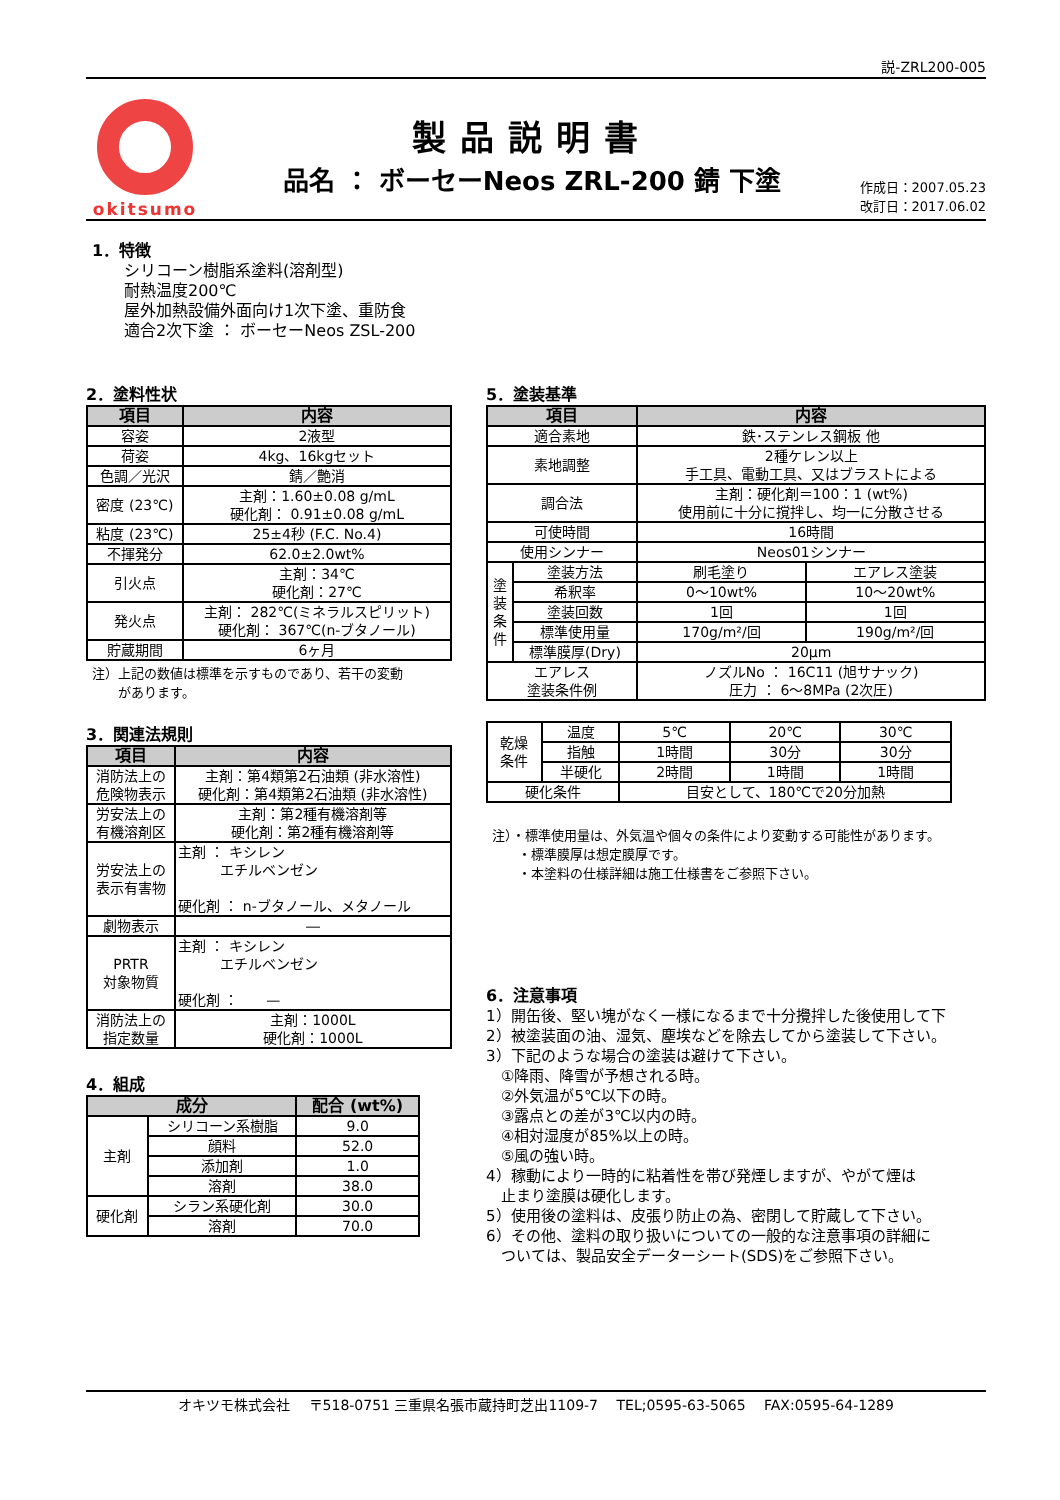説-ZRL200-005
okitsumo
製品説明書
品名 ： ボーセーNeos ZRL-200 錆 下塗
作成日：2007.05.23
改訂日：2017.06.02
1．特徴
シリコーン樹脂系塗料(溶剤型)
耐熱温度200℃
屋外加熱設備外面向け1次下塗、重防食
適合2次下塗 ： ボーセーNeos ZSL-200
2．塗料性状
| 項目 | 内容 |
| --- | --- |
| 容姿 | 2液型 |
| 荷姿 | 4kg、16kgセット |
| 色調／光沢 | 錆／艶消 |
| 密度 (23℃) | 主剤：1.60±0.08 g/mL 硬化剤： 0.91±0.08 g/mL |
| 粘度 (23℃) | 25±4秒 (F.C. No.4) |
| 不揮発分 | 62.0±2.0wt% |
| 引火点 | 主剤：34℃ 硬化剤：27℃ |
| 発火点 | 主剤： 282℃(ミネラルスピリット) 硬化剤： 367℃(n-ブタノール) |
| 貯蔵期間 | 6ヶ月 |
注）上記の数値は標準を示すものであり、若干の変動
　　があります。
3．関連法規則
| 項目 | 内容 |
| --- | --- |
| 消防法上の 危険物表示 | 主剤：第4類第2石油類 (非水溶性) 硬化剤：第4類第2石油類 (非水溶性) |
| 労安法上の 有機溶剤区 | 主剤：第2種有機溶剤等 硬化剤：第2種有機溶剤等 |
| 労安法上の 表示有害物 | 主剤 ： キシレン エチルベンゼン 硬化剤 ： n-ブタノール、メタノール |
| 劇物表示 | ― |
| PRTR 対象物質 | 主剤 ： キシレン エチルベンゼン 硬化剤 ： — |
| 消防法上の 指定数量 | 主剤：1000L 硬化剤：1000L |
4．組成
| 成分 | | 配合 (wt%) |
| --- | --- | --- |
| 主剤 | シリコーン系樹脂 | 9.0 |
| | 顔料 | 52.0 |
| | 添加剤 | 1.0 |
| | 溶剤 | 38.0 |
| 硬化剤 | シラン系硬化剤 | 30.0 |
| | 溶剤 | 70.0 |
5．塗装基準
| 項目 | | 内容 | |
| --- | --- | --- | --- |
| 適合素地 | | 鉄･ステンレス鋼板 他 | |
| 素地調整 | | 2種ケレン以上 手工具、電動工具、又はブラストによる | |
| 調合法 | | 主剤：硬化剤＝100：1 (wt%) 使用前に十分に撹拌し、均一に分散させる | |
| 可使時間 | | 16時間 | |
| 使用シンナー | | Neos01シンナー | |
| 塗 装 条 件 | 塗装方法 | 刷毛塗り | エアレス塗装 |
| | 希釈率 | 0～10wt% | 10～20wt% |
| | 塗装回数 | 1回 | 1回 |
| | 標準使用量 | 170g/m²/回 | 190g/m²/回 |
| | 標準膜厚(Dry) | 20μm | |
| エアレス 塗装条件例 | | ノズルNo ： 16C11 (旭サナック) 圧力 ： 6～8MPa (2次圧) | |
| 乾燥 条件 | 温度 | 5℃ | 20℃ | 30℃ |
| | 指触 | 1時間 | 30分 | 30分 |
| | 半硬化 | 2時間 | 1時間 | 1時間 |
| 硬化条件 | | 目安として、180℃で20分加熱 | | |
注）・標準使用量は、外気温や個々の条件により変動する可能性があります。
　　・標準膜厚は想定膜厚です。
　　・本塗料の仕様詳細は施工仕様書をご参照下さい。
6．注意事項
1）開缶後、堅い塊がなく一様になるまで十分攪拌した後使用して下
2）被塗装面の油、湿気、塵埃などを除去してから塗装して下さい。
3）下記のような場合の塗装は避けて下さい。
　①降雨、降雪が予想される時。
　②外気温が5℃以下の時。
　③露点との差が3℃以内の時。
　④相対湿度が85%以上の時。
　⑤風の強い時。
4）稼動により一時的に粘着性を帯び発煙しますが、やがて煙は
　止まり塗膜は硬化します。
5）使用後の塗料は、皮張り防止の為、密閉して貯蔵して下さい。
6）その他、塗料の取り扱いについての一般的な注意事項の詳細に
　ついては、製品安全データーシート(SDS)をご参照下さい。
オキツモ株式会社　 〒518-0751 三重県名張市蔵持町芝出1109-7　 TEL;0595-63-5065　 FAX:0595-64-1289